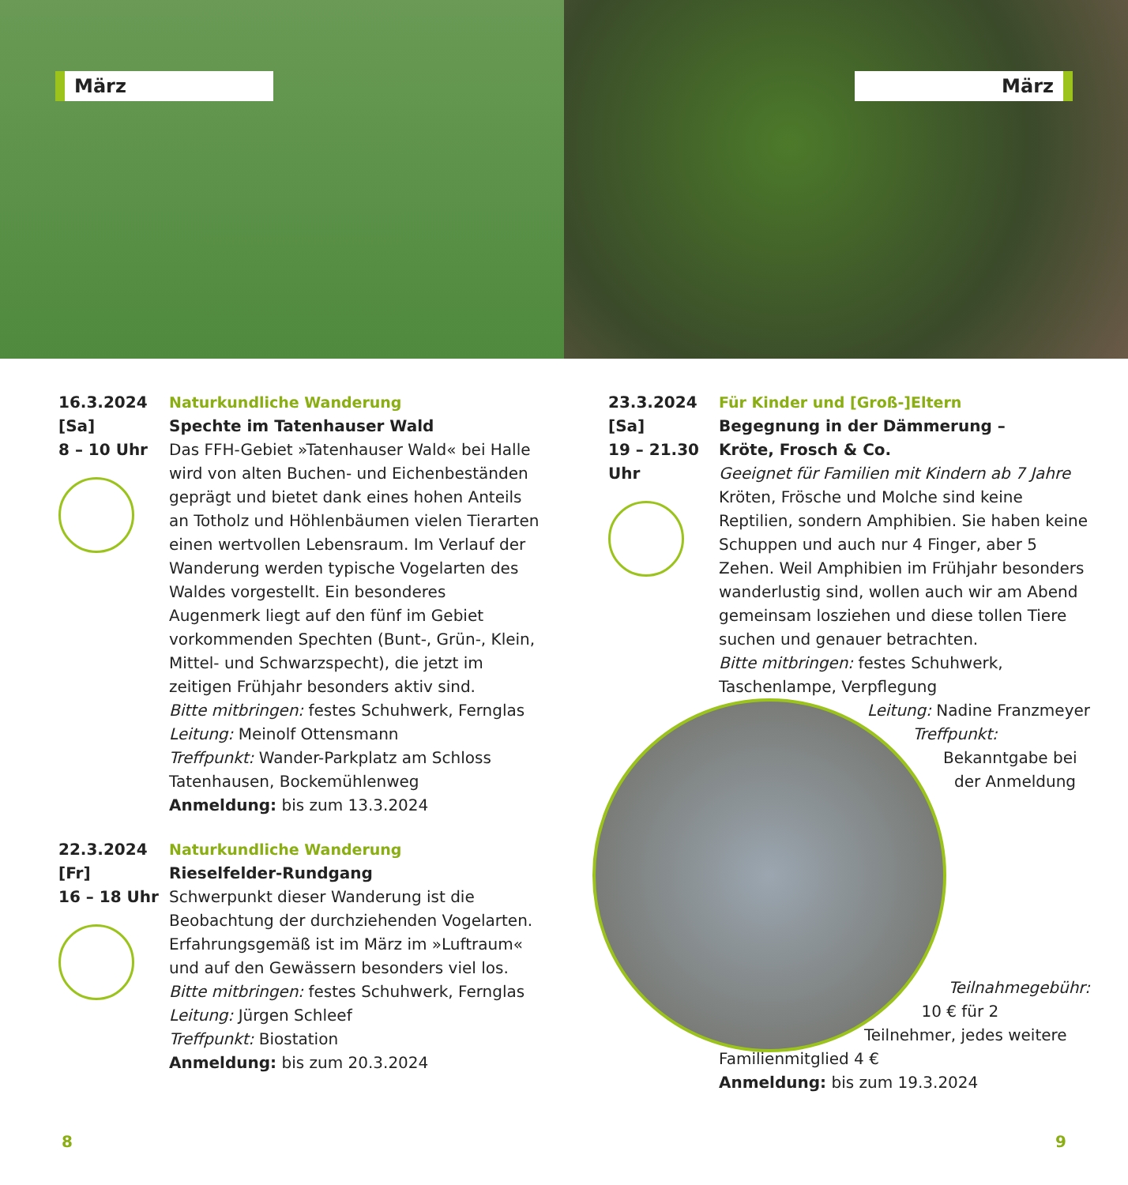März
März
16.3.2024
[Sa]
8 – 10 Uhr
Naturkundliche Wanderung
Spechte im Tatenhauser Wald
Das FFH-Gebiet »Tatenhauser Wald« bei Halle wird von alten Buchen- und Eichenbeständen geprägt und bietet dank eines hohen Anteils an Totholz und Höhlenbäumen vielen Tierarten einen wertvollen Lebensraum. Im Verlauf der Wanderung werden typische Vogelarten des Waldes vorgestellt. Ein besonderes Augenmerk liegt auf den fünf im Gebiet vorkommenden Spechten (Bunt-, Grün-, Klein, Mittel- und Schwarzspecht), die jetzt im zeitigen Frühjahr besonders aktiv sind.
Bitte mitbringen: festes Schuhwerk, Fernglas
Leitung: Meinolf Ottensmann
Treffpunkt: Wander-Parkplatz am Schloss Tatenhausen, Bockemühlenweg
Anmeldung: bis zum 13.3.2024
22.3.2024
[Fr]
16 – 18 Uhr
Naturkundliche Wanderung
Rieselfelder-Rundgang
Schwerpunkt dieser Wanderung ist die Beobachtung der durchziehenden Vogelarten. Erfahrungsgemäß ist im März im »Luftraum« und auf den Gewässern besonders viel los.
Bitte mitbringen: festes Schuhwerk, Fernglas
Leitung: Jürgen Schleef
Treffpunkt: Biostation
Anmeldung: bis zum 20.3.2024
8
23.3.2024
[Sa]
19 – 21.30
Uhr
Für Kinder und [Groß-]Eltern
Begegnung in der Dämmerung –
Kröte, Frosch & Co.
Geeignet für Familien mit Kindern ab 7 Jahre
Kröten, Frösche und Molche sind keine Reptilien, sondern Amphibien. Sie haben keine Schuppen und auch nur 4 Finger, aber 5 Zehen. Weil Amphibien im Frühjahr besonders wanderlustig sind, wollen auch wir am Abend gemeinsam losziehen und diese tollen Tiere suchen und genauer betrachten.
Bitte mitbringen: festes Schuhwerk, Taschenlampe, Verpflegung
Leitung: Nadine Franzmeyer
Treffpunkt: Bekanntgabe bei der Anmeldung
Teilnahmegebühr: 10 € für 2 Teilnehmer, jedes weitere Familienmitglied 4 €
Anmeldung: bis zum 19.3.2024
9